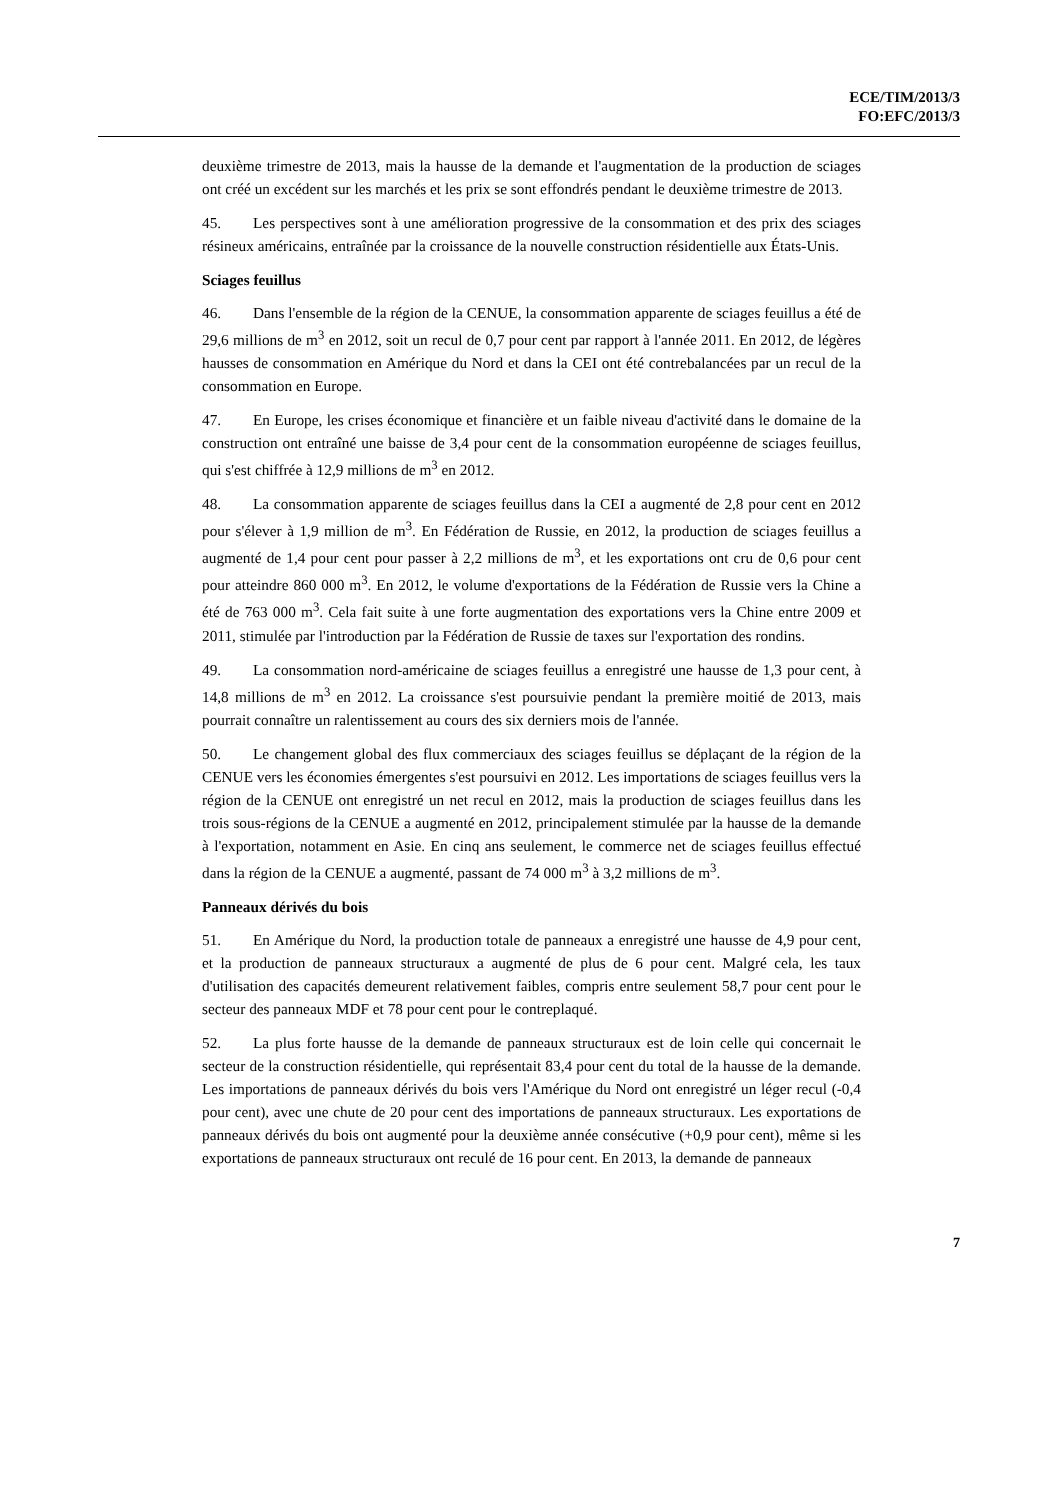ECE/TIM/2013/3
FO:EFC/2013/3
deuxième trimestre de 2013, mais la hausse de la demande et l'augmentation de la production de sciages ont créé un excédent sur les marchés et les prix se sont effondrés pendant le deuxième trimestre de 2013.
45. Les perspectives sont à une amélioration progressive de la consommation et des prix des sciages résineux américains, entraînée par la croissance de la nouvelle construction résidentielle aux États-Unis.
Sciages feuillus
46. Dans l'ensemble de la région de la CENUE, la consommation apparente de sciages feuillus a été de 29,6 millions de m<sup>3</sup> en 2012, soit un recul de 0,7 pour cent par rapport à l'année 2011. En 2012, de légères hausses de consommation en Amérique du Nord et dans la CEI ont été contrebalancées par un recul de la consommation en Europe.
47. En Europe, les crises économique et financière et un faible niveau d'activité dans le domaine de la construction ont entraîné une baisse de 3,4 pour cent de la consommation européenne de sciages feuillus, qui s'est chiffrée à 12,9 millions de m<sup>3</sup> en 2012.
48. La consommation apparente de sciages feuillus dans la CEI a augmenté de 2,8 pour cent en 2012 pour s'élever à 1,9 million de m<sup>3</sup>. En Fédération de Russie, en 2012, la production de sciages feuillus a augmenté de 1,4 pour cent pour passer à 2,2 millions de m<sup>3</sup>, et les exportations ont cru de 0,6 pour cent pour atteindre 860 000 m<sup>3</sup>. En 2012, le volume d'exportations de la Fédération de Russie vers la Chine a été de 763 000 m<sup>3</sup>. Cela fait suite à une forte augmentation des exportations vers la Chine entre 2009 et 2011, stimulée par l'introduction par la Fédération de Russie de taxes sur l'exportation des rondins.
49. La consommation nord-américaine de sciages feuillus a enregistré une hausse de 1,3 pour cent, à 14,8 millions de m<sup>3</sup> en 2012. La croissance s'est poursuivie pendant la première moitié de 2013, mais pourrait connaître un ralentissement au cours des six derniers mois de l'année.
50. Le changement global des flux commerciaux des sciages feuillus se déplaçant de la région de la CENUE vers les économies émergentes s'est poursuivi en 2012. Les importations de sciages feuillus vers la région de la CENUE ont enregistré un net recul en 2012, mais la production de sciages feuillus dans les trois sous-régions de la CENUE a augmenté en 2012, principalement stimulée par la hausse de la demande à l'exportation, notamment en Asie. En cinq ans seulement, le commerce net de sciages feuillus effectué dans la région de la CENUE a augmenté, passant de 74 000 m<sup>3</sup> à 3,2 millions de m<sup>3</sup>.
Panneaux dérivés du bois
51. En Amérique du Nord, la production totale de panneaux a enregistré une hausse de 4,9 pour cent, et la production de panneaux structuraux a augmenté de plus de 6 pour cent. Malgré cela, les taux d'utilisation des capacités demeurent relativement faibles, compris entre seulement 58,7 pour cent pour le secteur des panneaux MDF et 78 pour cent pour le contreplaqué.
52. La plus forte hausse de la demande de panneaux structuraux est de loin celle qui concernait le secteur de la construction résidentielle, qui représentait 83,4 pour cent du total de la hausse de la demande. Les importations de panneaux dérivés du bois vers l'Amérique du Nord ont enregistré un léger recul (-0,4 pour cent), avec une chute de 20 pour cent des importations de panneaux structuraux. Les exportations de panneaux dérivés du bois ont augmenté pour la deuxième année consécutive (+0,9 pour cent), même si les exportations de panneaux structuraux ont reculé de 16 pour cent. En 2013, la demande de panneaux
7